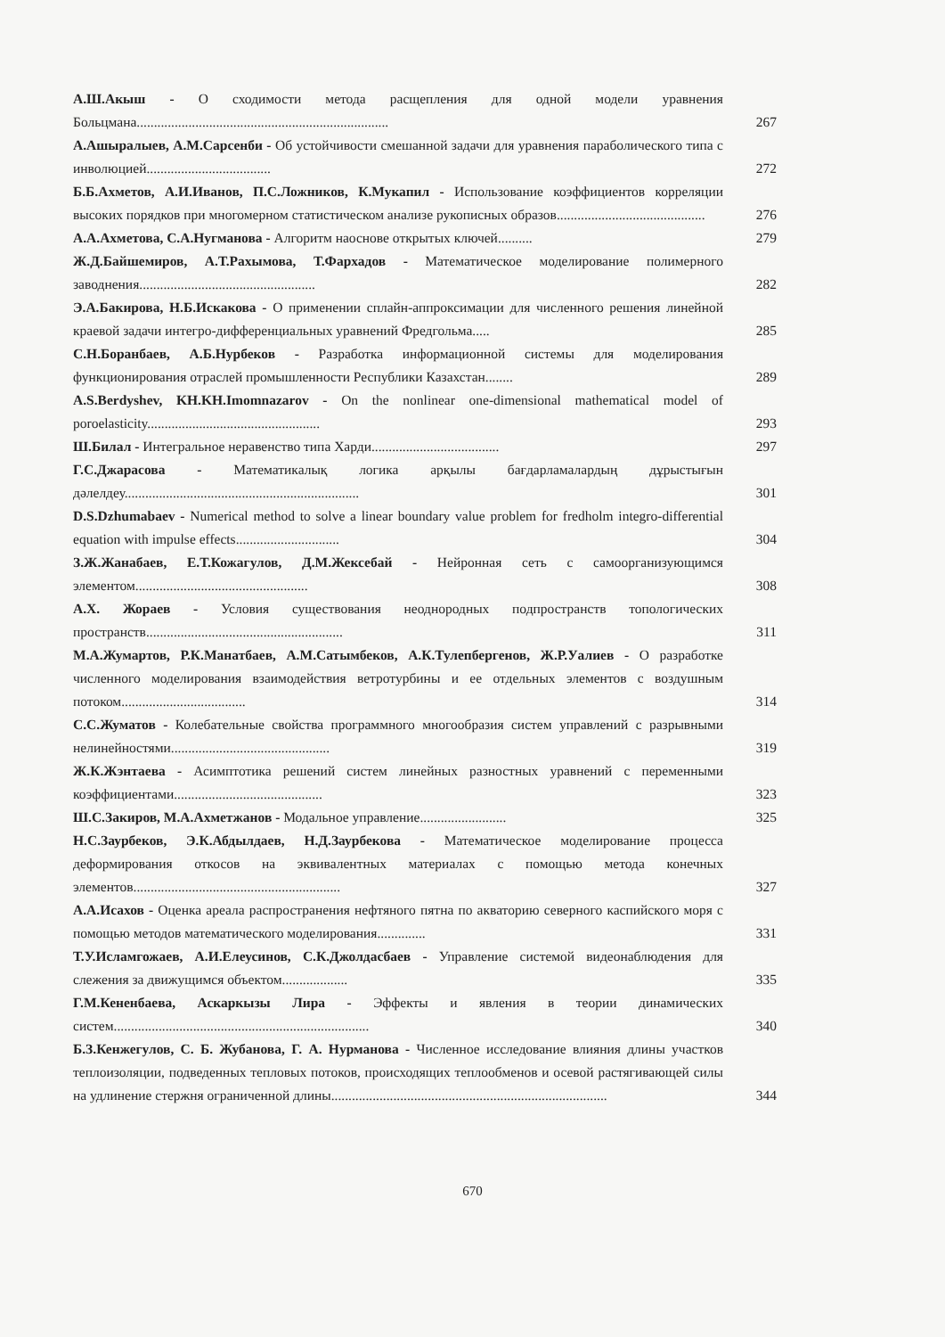А.Ш.Акыш - О сходимости метода расщепления для одной модели уравнения Больцмана.........................................................................
267
А.Ашыралыев, А.М.Сарсенби - Об устойчивости смешанной задачи для уравнения параболического типа с инволюцией....................................
272
Б.Б.Ахметов, А.И.Иванов, П.С.Ложников, К.Мукапил - Использование коэффициентов корреляции высоких порядков при многомерном статистическом анализе рукописных образов...........................................
276
А.А.Ахметова, С.А.Нугманова - Алгоритм наоснове открытых ключей..........
279
Ж.Д.Байшемиров, А.Т.Рахымова, Т.Фархадов - Математическое моделирование полимерного заводнения...................................................
282
Э.А.Бакирова, Н.Б.Искакова - О применении сплайн-аппроксимации для численного решения линейной краевой задачи интегро-дифференциальных уравнений Фредгольма.....
285
С.Н.Боранбаев, А.Б.Нурбеков - Разработка информационной системы для моделирования функционирования отраслей промышленности Республики Казахстан........
289
A.S.Berdyshev, KH.KH.Imomnazarov - On the nonlinear one-dimensional mathematical model of poroelasticity..................................................
293
Ш.Билал - Интегральное неравенство типа Харди.....................................
297
Г.С.Джарасова - Математикалық логика арқылы бағдарламалардың дұрыстығын дәлелдеу....................................................................
301
D.S.Dzhumabaev - Numerical method to solve a linear boundary value problem for fredholm integro-differential equation with impulse effects..............................
304
З.Ж.Жанабаев, Е.Т.Кожагулов, Д.М.Жексебай - Нейронная сеть с самоорганизующимся элементом..................................................
308
А.Х. Жораев - Условия существования неоднородных подпространств топологических пространств.........................................................
311
М.А.Жумартов, Р.К.Манатбаев, А.М.Сатымбеков, А.К.Тулепбергенов, Ж.Р.Уалиев - О разработке численного моделирования взаимодействия ветротурбины и ее отдельных элементов с воздушным потоком....................................
314
С.С.Жуматов - Колебательные свойства программного многообразия систем управлений с разрывными нелинейностями..............................................
319
Ж.К.Жэнтаева - Асимптотика решений систем линейных разностных уравнений с переменными коэффициентами...........................................
323
Ш.С.Закиров, М.А.Ахметжанов - Модальное управление.........................
325
Н.С.Заурбеков, Э.К.Абдылдаев, Н.Д.Заурбекова - Математическое моделирование процесса деформирования откосов на эквивалентных материалах с помощью метода конечных элементов............................................................
327
А.А.Исахов - Оценка ареала распространения нефтяного пятна по акваторию северного каспийского моря с помощью методов математического моделирования..............
331
Т.У.Исламгожаев, А.И.Елеусинов, С.К.Джолдасбаев - Управление системой видеонаблюдения для слежения за движущимся объектом...................
335
Г.М.Кененбаева, Аскаркызы Лира - Эффекты и явления в теории динамических систем..........................................................................
340
Б.З.Кенжегулов, С. Б. Жубанова, Г. А. Нурманова - Численное исследование влияния длины участков теплоизоляции, подведенных тепловых потоков, происходящих теплообменов и осевой растягивающей силы на удлинение стержня ограниченной длины................................................................................
344
670